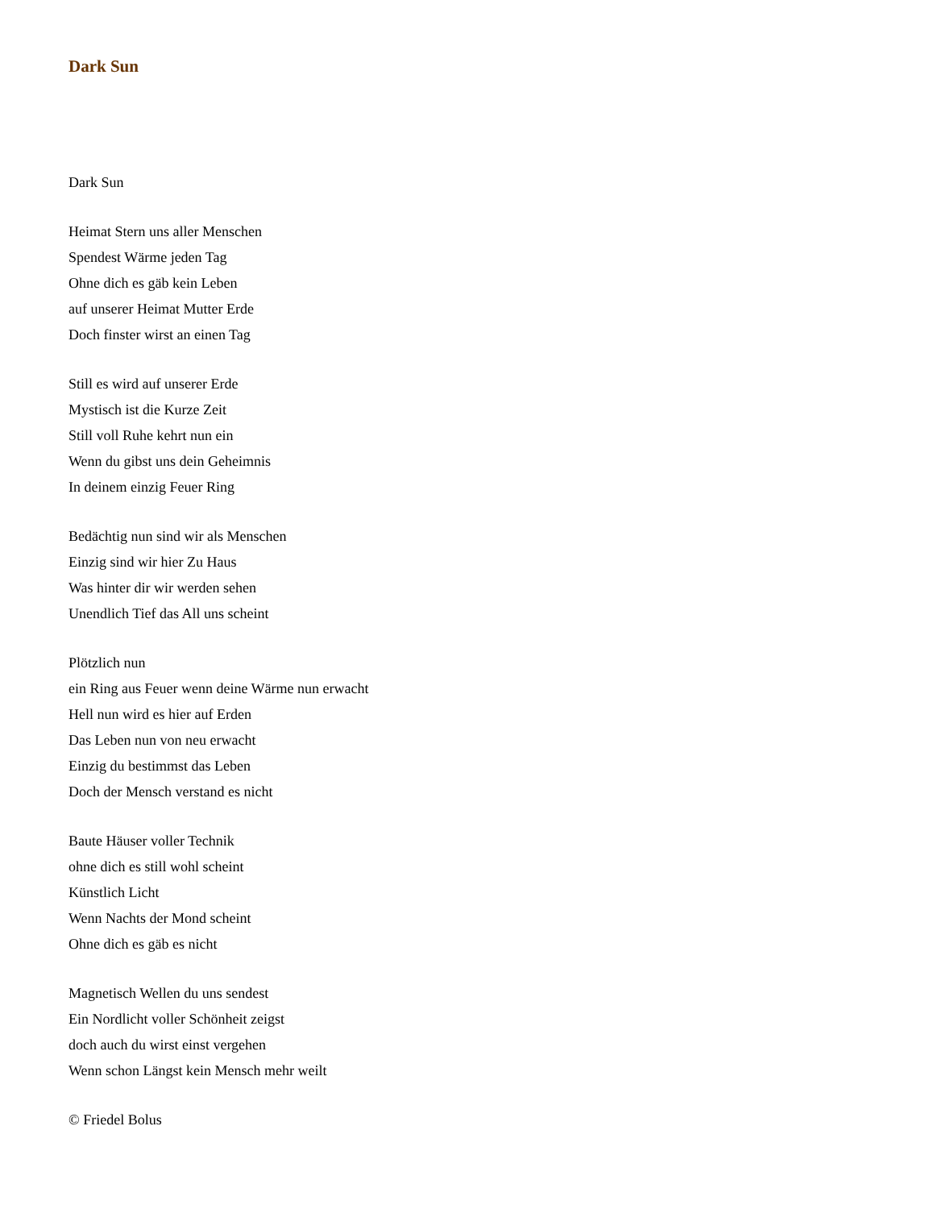Dark Sun
Dark Sun
Heimat Stern uns aller Menschen
Spendest Wärme jeden Tag
Ohne dich es gäb kein Leben
auf unserer Heimat Mutter Erde
Doch finster wirst an einen Tag
Still es wird auf unserer Erde
Mystisch ist die Kurze Zeit
Still voll Ruhe kehrt nun ein
Wenn du gibst uns dein Geheimnis
In deinem einzig Feuer Ring
Bedächtig nun sind wir als Menschen
Einzig sind wir hier Zu Haus
Was hinter dir wir werden sehen
Unendlich Tief das All uns scheint
Plötzlich nun
ein Ring aus Feuer wenn deine Wärme nun erwacht
Hell nun wird es hier auf Erden
Das Leben nun von neu erwacht
Einzig du bestimmst das Leben
Doch der Mensch verstand es nicht
Baute Häuser voller Technik
ohne dich es still wohl scheint
Künstlich Licht
Wenn Nachts der Mond scheint
Ohne dich es gäb es nicht
Magnetisch Wellen du uns sendest
Ein Nordlicht voller Schönheit zeigst
doch auch du wirst einst vergehen
Wenn schon Längst kein Mensch mehr weilt
© Friedel Bolus